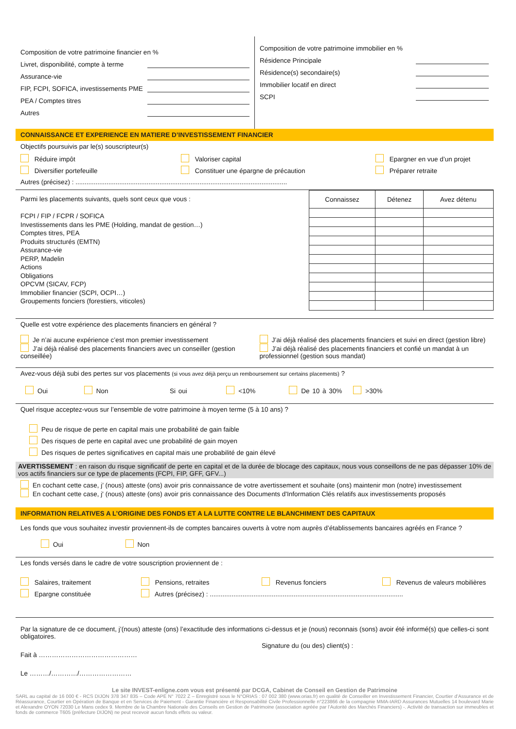Composition de votre patrimoine financier en %
Livret, disponibilité, compte à terme
Assurance-vie
FIP, FCPI, SOFICA, investissements PME
PEA / Comptes titres
Autres
Composition de votre patrimoine immobilier en %
Résidence Principale
Résidence(s) secondaire(s)
Immobilier locatif en direct
SCPI
CONNAISSANCE ET EXPERIENCE EN MATIERE D’INVESTISSEMENT FINANCIER
Objectifs poursuivis par le(s) souscripteur(s)
Réduire impôt Valoriser capital Epargner en vue d’un projet Diversifier portefeuille Constituer une épargne de précaution Préparer retraite
Autres (précisez) : ....................................................................................................................
Parmi les placements suivants, quels sont ceux que vous :
FCPI / FIP / FCPR / SOFICA
Investissements dans les PME (Holding, mandat de gestion…)
Comptes titres, PEA
Produits structurés (EMTN)
Assurance-vie
PERP, Madelin
Actions
Obligations
OPCVM (SICAV, FCP)
Immobilier financier (SCPI, OCPI…)
Groupements fonciers (forestiers, viticoles)
| Connaissez | Détenez | Avez détenu |
| --- | --- | --- |
Quelle est votre expérience des placements financiers en général ?
Je n’ai aucune expérience c’est mon premier investissement
J’ai déjà réalisé des placements financiers avec un conseiller (gestion conseillée)
J’ai déjà réalisé des placements financiers et suivi en direct (gestion libre)
J’ai déjà réalisé des placements financiers et confié un mandat à un professionnel (gestion sous mandat)
Avez-vous déjà subi des pertes sur vos placements (si vous avez déjà perçu un remboursement sur certains placements) ?
Oui Non Si oui <10% De 10 à 30% >30%
Quel risque acceptez-vous sur l’ensemble de votre patrimoine à moyen terme (5 à 10 ans) ?
Peu de risque de perte en capital mais une probabilité de gain faible
Des risques de perte en capital avec une probabilité de gain moyen
Des risques de pertes significatives en capital mais une probabilité de gain élevé
AVERTISSEMENT : en raison du risque significatif de perte en capital et de la durée de blocage des capitaux, nous vous conseillons de ne pas dépasser 10% de vos actifs financiers sur ce type de placements (FCPI, FIP, GFF, GFV...)
En cochant cette case, j’ (nous) atteste (ons) avoir pris connaissance de votre avertissement et souhaite (ons) maintenir mon (notre) investissement
En cochant cette case, j' (nous) atteste (ons) avoir pris connaissance des Documents d'Information Clés relatifs aux investissements proposés
INFORMATION RELATIVES A L’ORIGINE DES FONDS ET A LA LUTTE CONTRE LE BLANCHIMENT DES CAPITAUX
Les fonds que vous souhaitez investir proviennent-ils de comptes bancaires ouverts à votre nom auprès d’établissements bancaires agréés en France ?
Oui Non
Les fonds versés dans le cadre de votre souscription proviennent de :
Salaires, traitement Pensions, retraites Revenus fonciers Revenus de valeurs mobilières Epargne constituée Autres (précisez) : ..........................................................................................................
Par la signature de ce document, j’(nous) atteste (ons) l’exactitude des informations ci-dessus et je (nous) reconnais (sons) avoir été informé(s) que celles-ci sont obligatoires.
Signature du (ou des) client(s) :
Fait à ………………………………………
Le ………/…………/……………………
Le site INVEST-enligne.com vous est présenté par DCGA, Cabinet de Conseil en Gestion de Patrimoine
SARL au capital de 16 000 € - RCS DIJON 378 347 835 – Code APE N° 7022 Z – Enregistré sous le N°ORIAS : 07 002 380 (www.orias.fr) en qualité de Conseiller en Investissement Financier, Courtier d’Assurance et de Réassurance, Courtier en Opération de Banque et en Services de Paiement - Garantie Financière et Responsabilité Civile Professionnelle n°223866 de la compagnie MMA-IARD Assurances Mutuelles 14 boulevard Marie et Alexandre OYON 72030 Le Mans cedex 9. Membre de la Chambre Nationale des Conseils en Gestion de Patrimoine (association agréée par l’Autorité des Marchés Financiers) -. Activité de transaction sur immeubles et fonds de commerce T605 (préfecture DIJON) ne peut recevoir aucun fonds effets ou valeur.